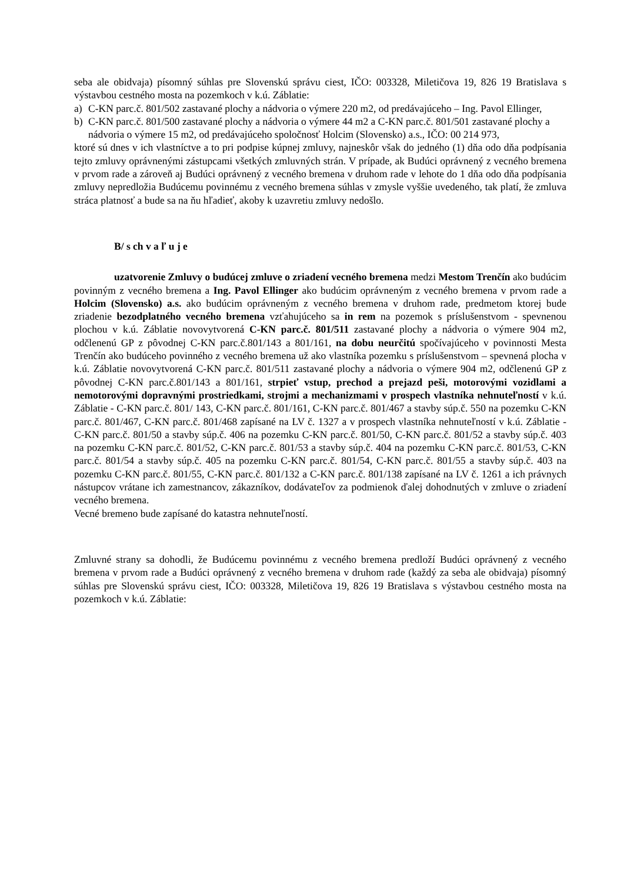seba ale obidvaja) písomný súhlas pre Slovenskú správu ciest, IČO: 003328, Miletičova 19, 826 19 Bratislava s výstavbou cestného mosta na pozemkoch v k.ú. Záblatie:
a) C-KN parc.č. 801/502 zastavané plochy a nádvoria o výmere 220 m2, od predávajúceho – Ing. Pavol Ellinger,
b) C-KN parc.č. 801/500 zastavané plochy a nádvoria o výmere 44 m2 a C-KN parc.č. 801/501 zastavané plochy a nádvoria o výmere 15 m2, od predávajúceho spoločnosť Holcim (Slovensko) a.s., IČO: 00 214 973,
ktoré sú dnes v ich vlastníctve a to pri podpise kúpnej zmluvy, najneskôr však do jedného (1) dňa odo dňa podpísania tejto zmluvy oprávnenými zástupcami všetkých zmluvných strán. V prípade, ak Budúci oprávnený z vecného bremena v prvom rade a zároveň aj Budúci oprávnený z vecného bremena v druhom rade v lehote do 1 dňa odo dňa podpísania zmluvy nepredložia Budúcemu povinnému z vecného bremena súhlas v zmysle vyššie uvedeného, tak platí, že zmluva stráca platnosť a bude sa na ňu hľadieť, akoby k uzavretiu zmluvy nedošlo.
B/ s ch v a ľ u j e
uzatvorenie Zmluvy o budúcej zmluve o zriadení vecného bremena medzi Mestom Trenčín ako budúcim povinným z vecného bremena a Ing. Pavol Ellinger ako budúcim oprávneným z vecného bremena v prvom rade a Holcim (Slovensko) a.s. ako budúcim oprávneným z vecného bremena v druhom rade, predmetom ktorej bude zriadenie bezodplatného vecného bremena vzťahujúceho sa in rem na pozemok s príslušenstvom - spevnenou plochou v k.ú. Záblatie novovytvorená C-KN parc.č. 801/511 zastavané plochy a nádvoria o výmere 904 m2, odčlenenú GP z pôvodnej C-KN parc.č.801/143 a 801/161, na dobu neurčitú spočívajúceho v povinnosti Mesta Trenčín ako budúceho povinného z vecného bremena už ako vlastníka pozemku s príslušenstvom – spevnená plocha v k.ú. Záblatie novovytvorená C-KN parc.č. 801/511 zastavané plochy a nádvoria o výmere 904 m2, odčlenenú GP z pôvodnej C-KN parc.č.801/143 a 801/161, strpieť vstup, prechod a prejazd peši, motorovými vozidlami a nemotorovými dopravnými prostriedkami, strojmi a mechanizmami v prospech vlastníka nehnuteľností v k.ú. Záblatie - C-KN parc.č. 801/ 143, C-KN parc.č. 801/161, C-KN parc.č. 801/467 a stavby súp.č. 550 na pozemku C-KN parc.č. 801/467, C-KN parc.č. 801/468 zapísané na LV č. 1327 a v prospech vlastníka nehnuteľností v k.ú. Záblatie - C-KN parc.č. 801/50 a stavby súp.č. 406 na pozemku C-KN parc.č. 801/50, C-KN parc.č. 801/52 a stavby súp.č. 403 na pozemku C-KN parc.č. 801/52, C-KN parc.č. 801/53 a stavby súp.č. 404 na pozemku C-KN parc.č. 801/53, C-KN parc.č. 801/54 a stavby súp.č. 405 na pozemku C-KN parc.č. 801/54, C-KN parc.č. 801/55 a stavby súp.č. 403 na pozemku C-KN parc.č. 801/55, C-KN parc.č. 801/132 a C-KN parc.č. 801/138 zapísané na LV č. 1261 a ich právnych nástupcov vrátane ich zamestnancov, zákazníkov, dodávateľov za podmienok ďalej dohodnutých v zmluve o zriadení vecného bremena.
Vecné bremeno bude zapísané do katastra nehnuteľností.
Zmluvné strany sa dohodli, že Budúcemu povinnému z vecného bremena predloží Budúci oprávnený z vecného bremena v prvom rade a Budúci oprávnený z vecného bremena v druhom rade (každý za seba ale obidvaja) písomný súhlas pre Slovenskú správu ciest, IČO: 003328, Miletičova 19, 826 19 Bratislava s výstavbou cestného mosta na pozemkoch v k.ú. Záblatie: